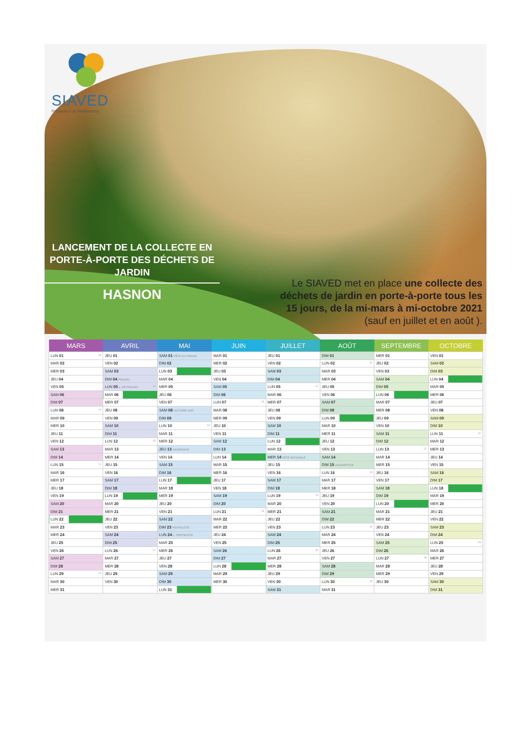SIAVED
Producteur de Ressources
LANCEMENT DE LA COLLECTE EN PORTE-À-PORTE DES DÉCHETS DE JARDIN
HASNON
Le SIAVED met en place une collecte des déchets de jardin en porte-à-porte tous les 15 jours, de la mi-mars à mi-octobre 2021 (sauf en juillet et en août ).
| MARS | AVRIL | MAI | JUIN | JUILLET | AOÛT | SEPTEMBRE | OCTOBRE |
| --- | --- | --- | --- | --- | --- | --- | --- |
| LUN 01 09 | JEU 01 | SAM 01 FÊTE DU TRAVAIL | MAR 01 | JEU 01 | DIM 01 | MER 01 | VEN 01 |
| MAR 02 | VEN 02 | DIM 02 | MER 02 | VEN 02 | LUN 02 31 | JEU 02 | SAM 02 |
| MER 03 | SAM 03 | LUN 03 | JEU 03 | SAM 03 | MAR 03 | VEN 03 | DIM 03 |
| JEU 04 | DIM 04 PÂQUES | MAR 04 | VEN 04 | DIM 04 | MER 04 | SAM 04 | LUN 04 |
| VEN 05 | LUN 05 L. DE PÂQUES 14 | MER 05 | SAM 05 | LUN 05 27 | JEU 05 | DIM 05 | MAR 05 |
| SAM 06 | MAR 06 | JEU 06 | DIM 06 | MAR 06 | VEN 06 | LUN 06 | MER 06 |
| DIM 07 | MER 07 | VEN 07 | LUN 07 23 | MER 07 | SAM 07 | MAR 07 | JEU 07 |
| LUN 08 10 | JEU 08 | SAM 08 VICTOIRE 1945 | MAR 08 | JEU 08 | DIM 08 | MER 08 | VEN 08 |
| MAR 09 | VEN 09 | DIM 09 | MER 09 | VEN 09 | LUN 09 | JEU 09 | SAM 09 |
| MER 10 | SAM 10 | LUN 10 19 | JEU 10 | SAM 10 | MAR 10 | VEN 10 | DIM 10 |
| JEU 11 | DIM 11 | MAR 11 | VEN 11 | DIM 11 | MER 11 | SAM 11 | LUN 11 41 |
| VEN 12 | LUN 12 15 | MER 12 | SAM 12 | LUN 12 | JEU 12 | DIM 12 | MAR 12 |
| SAM 13 | MAR 13 | JEU 13 ASCENSION | DIM 13 | MAR 13 | VEN 13 | LUN 13 37 | MER 13 |
| DIM 14 | MER 14 | VEN 14 | LUN 14 | MER 14 FÊTE NATIONALE | SAM 14 | MAR 14 | JEU 14 |
| LUN 15 11 | JEU 15 | SAM 15 | MAR 15 | JEU 15 | DIM 15 ASSOMPTION | MER 15 | VEN 15 |
| MAR 16 | VEN 16 | DIM 16 | MER 16 | VEN 16 | LUN 16 33 | JEU 16 | SAM 16 |
| MER 17 | SAM 17 | LUN 17 | JEU 17 | SAM 17 | MAR 17 | VEN 17 | DIM 17 |
| JEU 18 | DIM 18 | MAR 18 | VEN 18 | DIM 18 | MER 18 | SAM 18 | LUN 18 |
| VEN 19 | LUN 19 | MER 19 | SAM 19 | LUN 19 29 | JEU 19 | DIM 19 | MAR 19 |
| SAM 20 | MAR 20 | JEU 20 | DIM 20 | MAR 20 | VEN 20 | LUN 20 | MER 20 |
| DIM 21 | MER 21 | VEN 21 | LUN 21 25 | MER 21 | SAM 21 | MAR 21 | JEU 21 |
| LUN 22 | JEU 22 | SAM 22 | MAR 22 | JEU 22 | DIM 22 | MER 22 | VEN 22 |
| MAR 23 | VEN 23 | DIM 23 PENTECÔTE | MER 23 | VEN 23 | LUN 23 34 | JEU 23 | SAM 23 |
| MER 24 | SAM 24 | LUN 24 L. PENTECÔTE | JEU 24 | SAM 24 | MAR 24 | VEN 24 | DIM 24 |
| JEU 25 | DIM 25 | MAR 25 | VEN 25 | DIM 25 | MER 25 | SAM 25 | LUN 25 43 |
| VEN 26 | LUN 26 17 | MER 26 | SAM 26 | LUN 26 30 | JEU 26 | DIM 26 | MAR 26 |
| SAM 27 | MAR 27 | JEU 27 | DIM 27 | MAR 27 | VEN 27 | LUN 27 39 | MER 27 |
| DIM 28 | MER 28 | VEN 28 | LUN 28 | MER 28 | SAM 28 | MAR 28 | JEU 28 |
| LUN 29 13 | JEU 29 | SAM 29 | MAR 29 | JEU 29 | DIM 29 | MER 29 | VEN 29 |
| MAR 30 | VEN 30 | DIM 30 | MER 30 | VEN 30 | LUN 30 35 | JEU 30 | SAM 30 |
| MER 31 | | LUN 31 | | SAM 31 | MAR 31 | | DIM 31 |